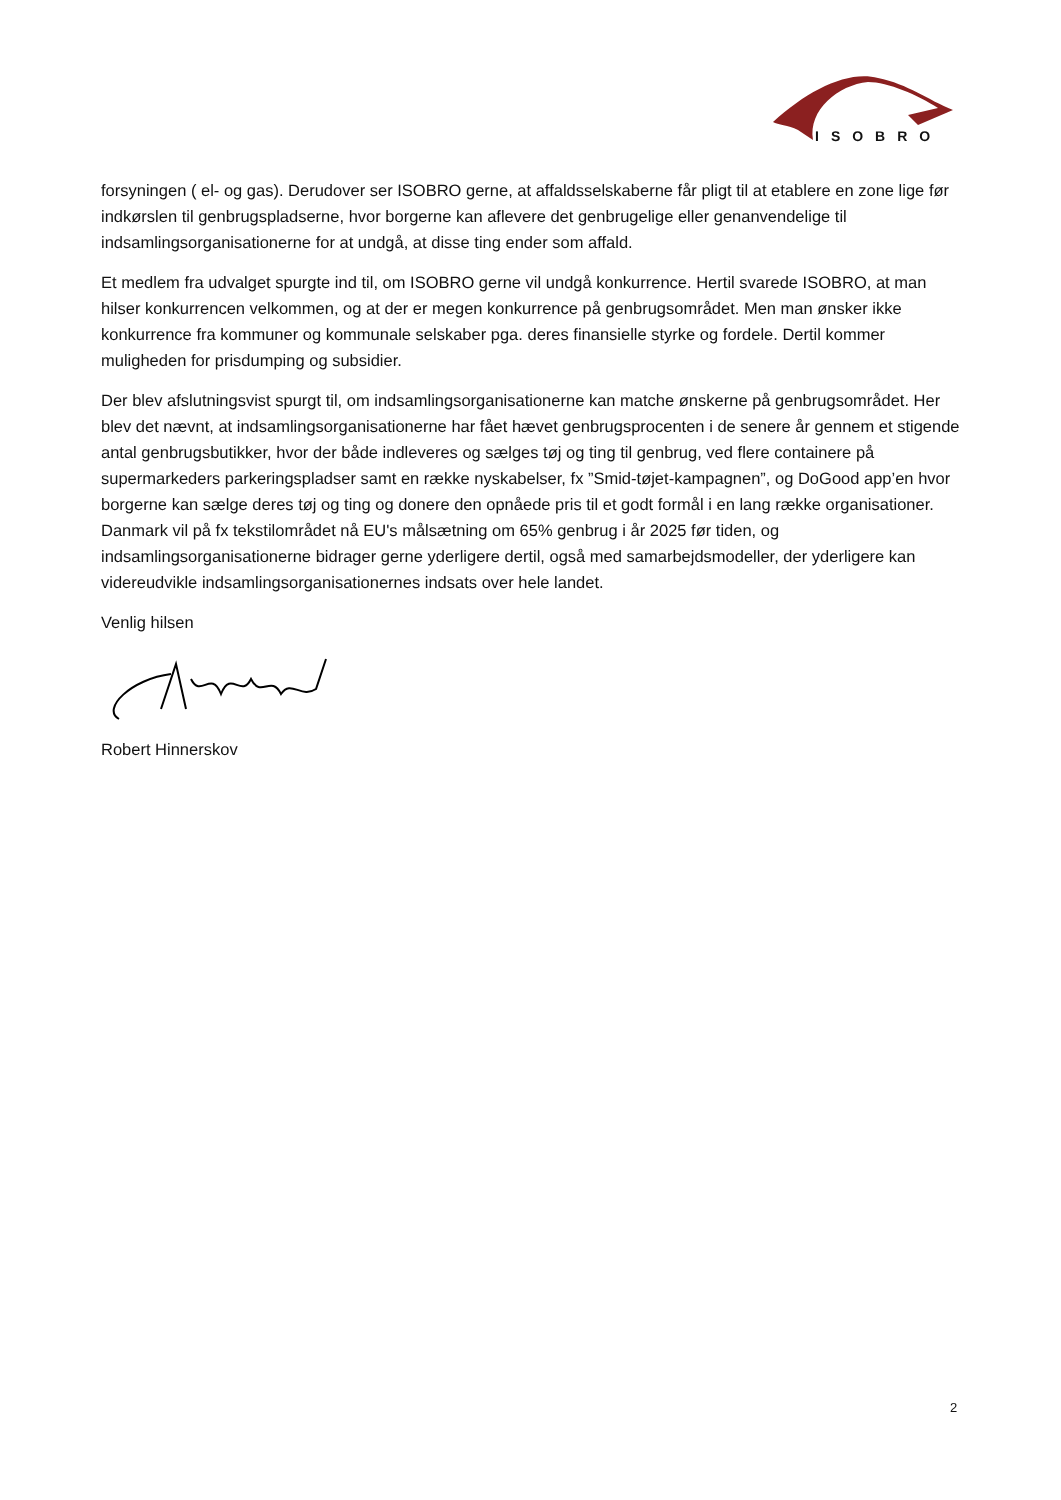ISOBRO
forsyningen ( el- og gas). Derudover ser ISOBRO gerne, at affaldsselskaberne får pligt til at etablere en zone lige før indkørslen til genbrugspladserne, hvor borgerne kan aflevere det genbrugelige eller genanvendelige til indsamlingsorganisationerne for at undgå, at disse ting ender som affald.
Et medlem fra udvalget spurgte ind til, om ISOBRO gerne vil undgå konkurrence. Hertil svarede ISOBRO, at man hilser konkurrencen velkommen, og at der er megen konkurrence på genbrugsområdet. Men man ønsker ikke konkurrence fra kommuner og kommunale selskaber pga. deres finansielle styrke og fordele. Dertil kommer muligheden for prisdumping og subsidier.
Der blev afslutningsvist spurgt til, om indsamlingsorganisationerne kan matche ønskerne på genbrugsområdet. Her blev det nævnt, at indsamlingsorganisationerne har fået hævet genbrugsprocenten i de senere år gennem et stigende antal genbrugsbutikker, hvor der både indleveres og sælges tøj og ting til genbrug, ved flere containere på supermarkeders parkeringspladser samt en række nyskabelser, fx ”Smid-tøjet-kampagnen”, og DoGood app’en hvor borgerne kan sælge deres tøj og ting og donere den opnåede pris til et godt formål i en lang række organisationer. Danmark vil på fx tekstilområdet nå EU's målsætning om 65% genbrug i år 2025 før tiden, og indsamlingsorganisationerne bidrager gerne yderligere dertil, også med samarbejdsmodeller, der yderligere kan videreudvikle indsamlingsorganisationernes indsats over hele landet.
Venlig hilsen
Robert Hinnerskov
2